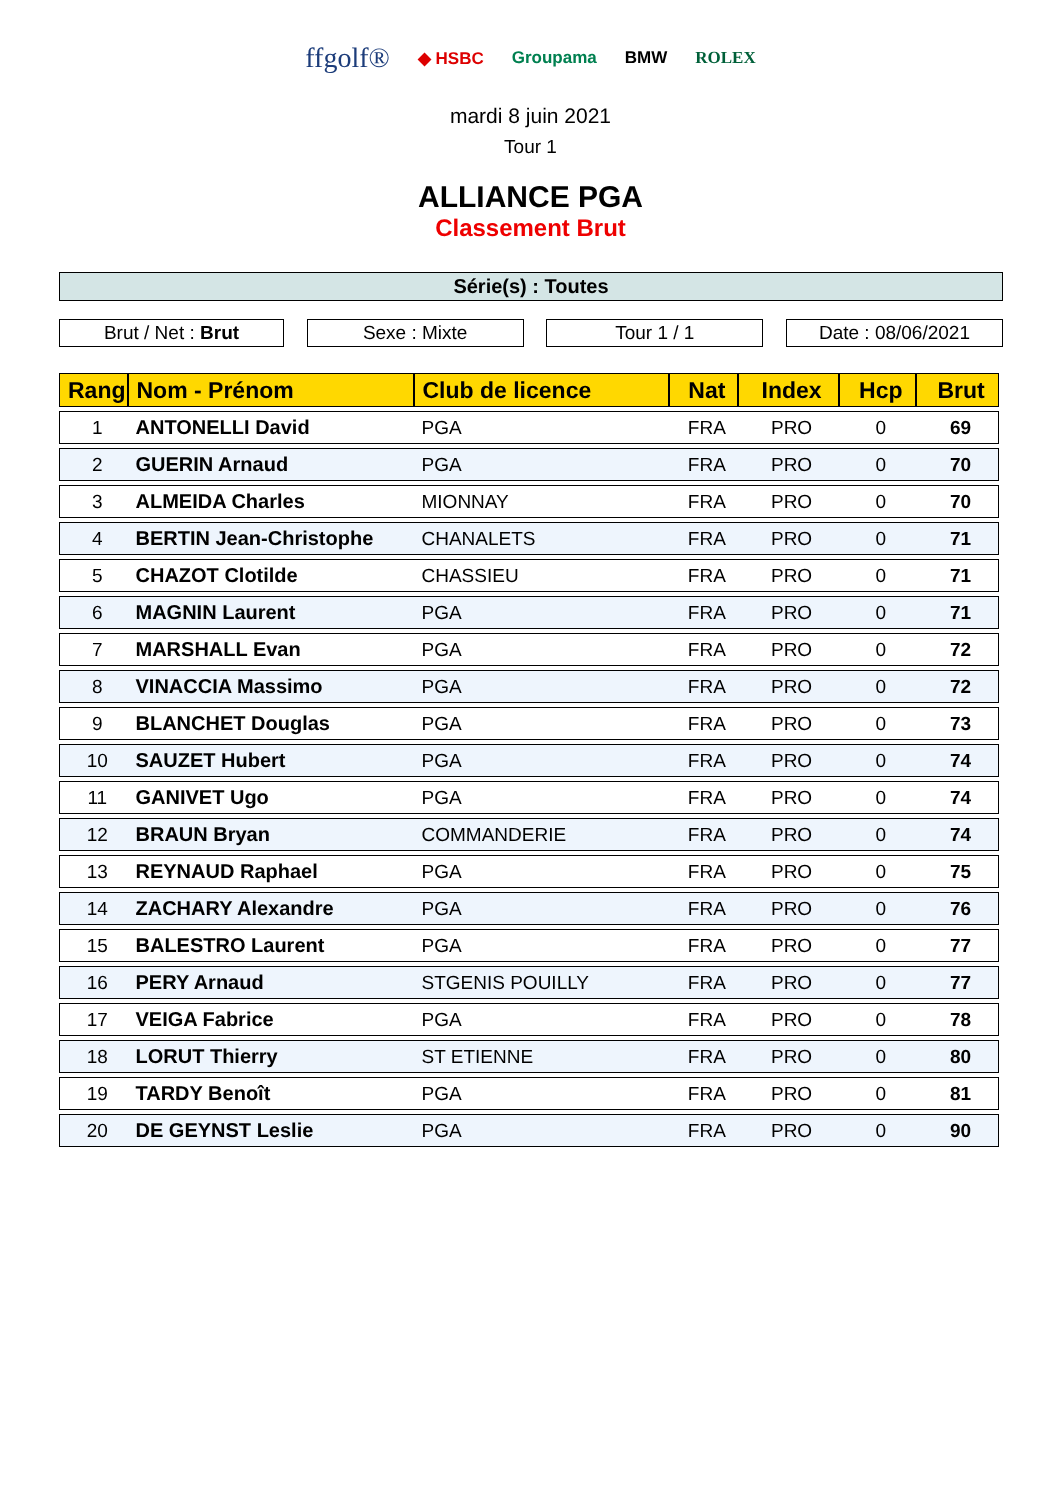ffgolf® ◆ HSBC Groupama BMW ROLEX
mardi 8 juin 2021
Tour 1
ALLIANCE PGA
Classement Brut
Série(s) : Toutes
Brut / Net : Brut Sexe : Mixte Tour 1 / 1 Date : 08/06/2021
| Rang | Nom - Prénom | Club de licence | Nat | Index | Hcp | Brut |
| --- | --- | --- | --- | --- | --- | --- |
| 1 | ANTONELLI David | PGA | FRA | PRO | 0 | 69 |
| 2 | GUERIN Arnaud | PGA | FRA | PRO | 0 | 70 |
| 3 | ALMEIDA Charles | MIONNAY | FRA | PRO | 0 | 70 |
| 4 | BERTIN Jean-Christophe | CHANALETS | FRA | PRO | 0 | 71 |
| 5 | CHAZOT Clotilde | CHASSIEU | FRA | PRO | 0 | 71 |
| 6 | MAGNIN Laurent | PGA | FRA | PRO | 0 | 71 |
| 7 | MARSHALL Evan | PGA | FRA | PRO | 0 | 72 |
| 8 | VINACCIA Massimo | PGA | FRA | PRO | 0 | 72 |
| 9 | BLANCHET Douglas | PGA | FRA | PRO | 0 | 73 |
| 10 | SAUZET Hubert | PGA | FRA | PRO | 0 | 74 |
| 11 | GANIVET Ugo | PGA | FRA | PRO | 0 | 74 |
| 12 | BRAUN Bryan | COMMANDERIE | FRA | PRO | 0 | 74 |
| 13 | REYNAUD Raphael | PGA | FRA | PRO | 0 | 75 |
| 14 | ZACHARY Alexandre | PGA | FRA | PRO | 0 | 76 |
| 15 | BALESTRO Laurent | PGA | FRA | PRO | 0 | 77 |
| 16 | PERY Arnaud | STGENIS POUILLY | FRA | PRO | 0 | 77 |
| 17 | VEIGA Fabrice | PGA | FRA | PRO | 0 | 78 |
| 18 | LORUT Thierry | ST ETIENNE | FRA | PRO | 0 | 80 |
| 19 | TARDY Benoît | PGA | FRA | PRO | 0 | 81 |
| 20 | DE GEYNST Leslie | PGA | FRA | PRO | 0 | 90 |